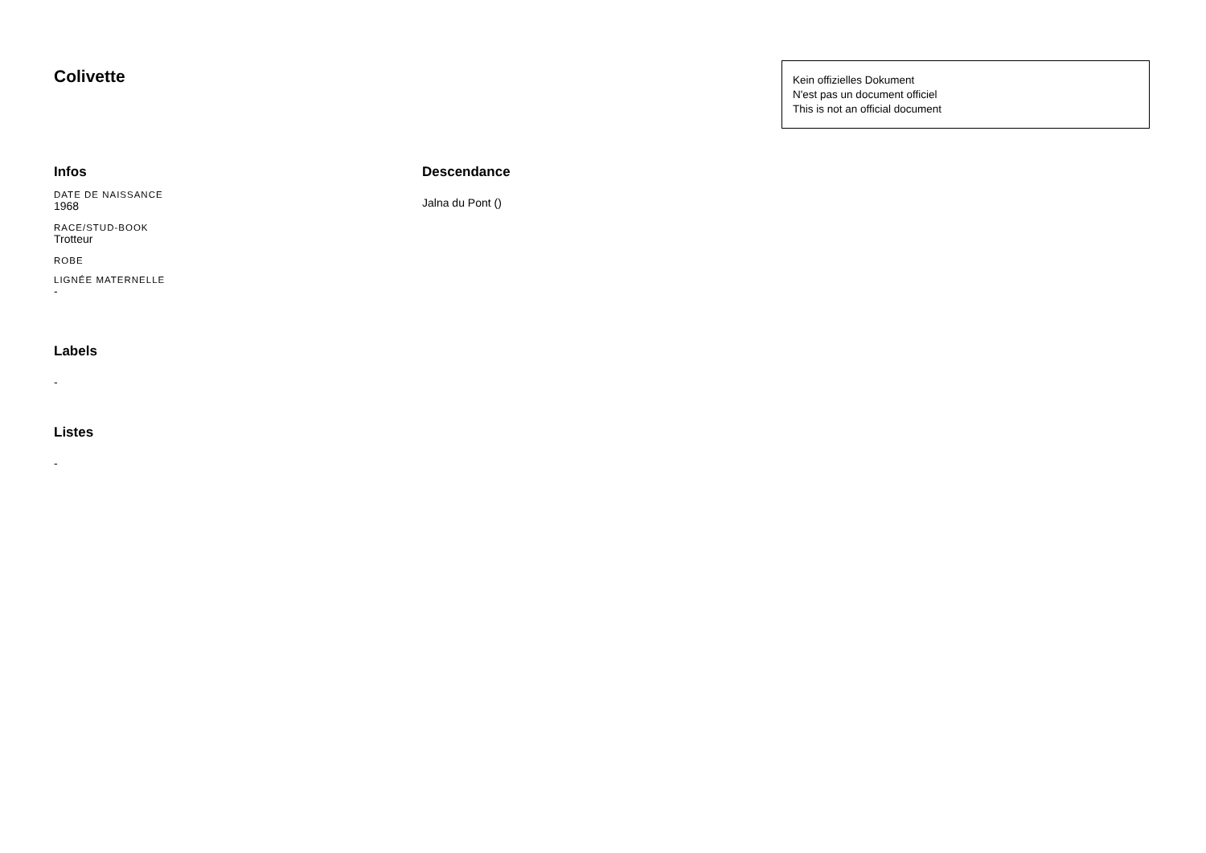Colivette
Kein offizielles Dokument
N'est pas un document officiel
This is not an official document
Infos
DATE DE NAISSANCE
1968
RACE/STUD-BOOK
Trotteur
ROBE
LIGNÉE MATERNELLE
-
Labels
-
Listes
-
Descendance
Jalna du Pont ()